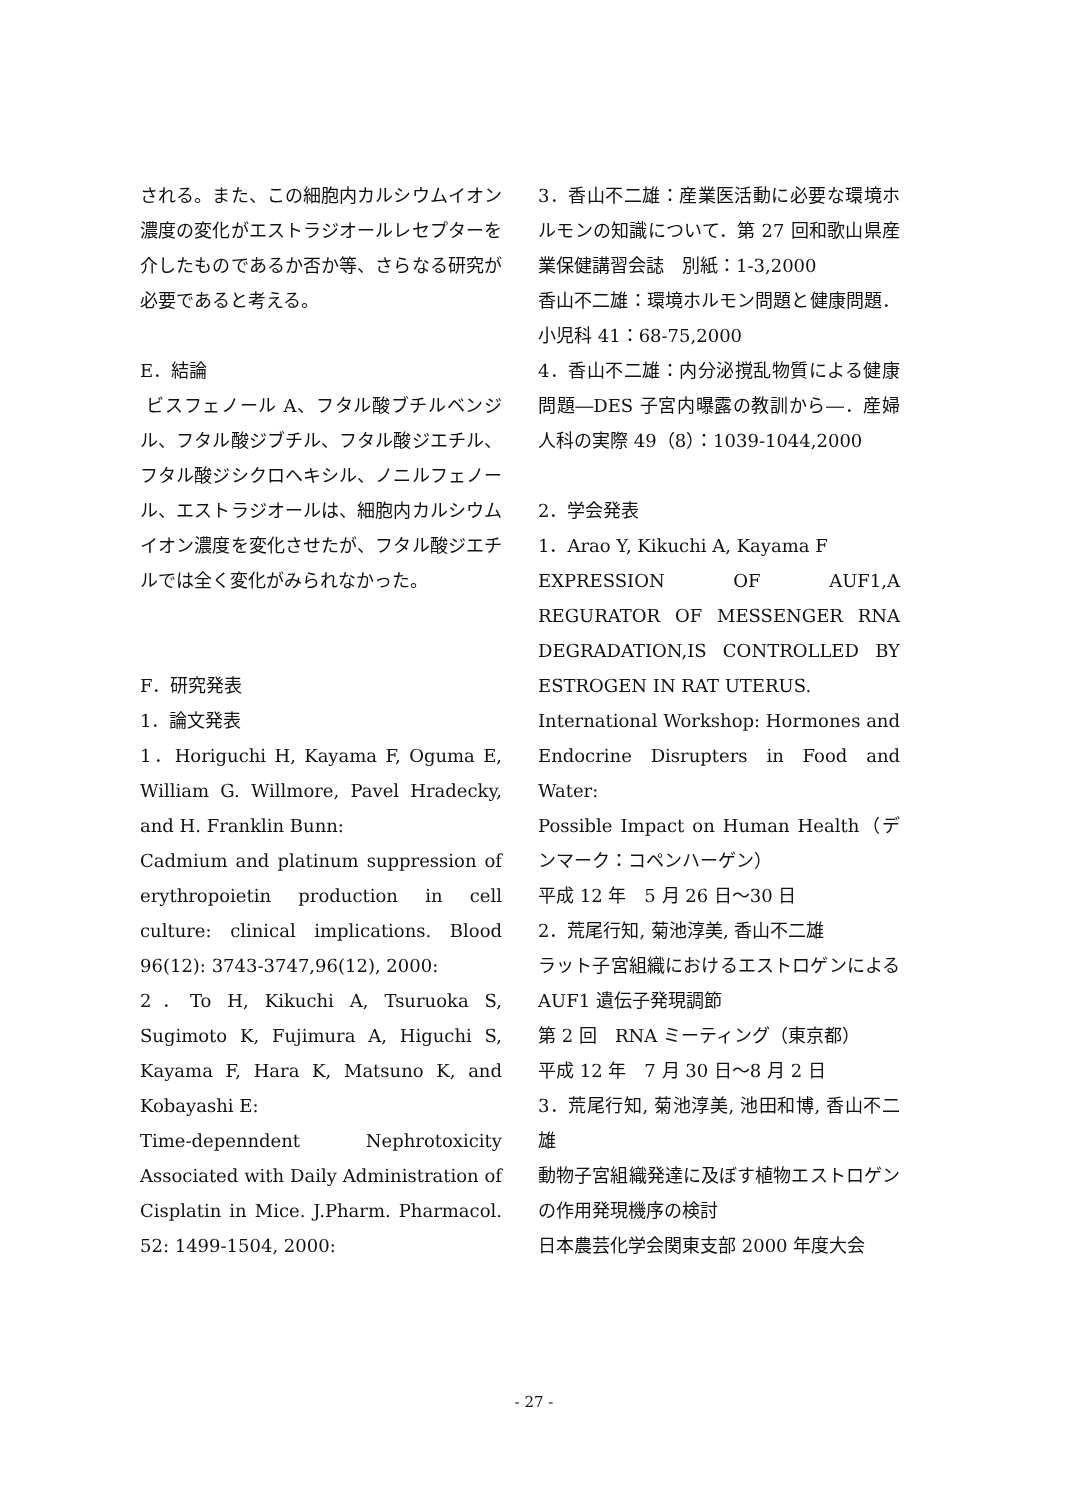される。また、この細胞内カルシウムイオン濃度の変化がエストラジオールレセプターを介したものであるか否か等、さらなる研究が必要であると考える。
E．結論
ビスフェノール A、フタル酸ブチルベンジル、フタル酸ジブチル、フタル酸ジエチル、フタル酸ジシクロヘキシル、ノニルフェノール、エストラジオールは、細胞内カルシウムイオン濃度を変化させたが、フタル酸ジエチルでは全く変化がみられなかった。
F．研究発表
1．論文発表
1．Horiguchi H, Kayama F, Oguma E, William G. Willmore, Pavel Hradecky, and H. Franklin Bunn:
Cadmium and platinum suppression of erythropoietin production in cell culture: clinical implications. Blood 96(12): 3743-3747,96(12), 2000:
2．To H, Kikuchi A, Tsuruoka S, Sugimoto K, Fujimura A, Higuchi S, Kayama F, Hara K, Matsuno K, and Kobayashi E:
Time-depenndent Nephrotoxicity Associated with Daily Administration of Cisplatin in Mice. J.Pharm. Pharmacol. 52: 1499-1504, 2000:
3．香山不二雄：産業医活動に必要な環境ホルモンの知識について．第 27 回和歌山県産業保健講習会誌　別紙：1-3,2000
香山不二雄：環境ホルモン問題と健康問題．小児科 41：68-75,2000
4．香山不二雄：内分泌撹乱物質による健康問題―DES 子宮内曝露の教訓から―．産婦人科の実際 49（8）：1039-1044,2000
2．学会発表
1．Arao Y, Kikuchi A, Kayama F
EXPRESSION OF AUF1,A REGURATOR OF MESSENGER RNA DEGRADATION,IS CONTROLLED BY ESTROGEN IN RAT UTERUS.
International Workshop: Hormones and Endocrine Disrupters in Food and Water:
Possible Impact on Human Health（デンマーク：コペンハーゲン）
平成 12 年　5 月 26 日～30 日
2．荒尾行知, 菊池淳美, 香山不二雄
ラット子宮組織におけるエストロゲンによる AUF1 遺伝子発現調節
第 2 回　RNA ミーティング（東京都）
平成 12 年　7 月 30 日～8 月 2 日
3．荒尾行知, 菊池淳美, 池田和博, 香山不二雄
動物子宮組織発達に及ぼす植物エストロゲンの作用発現機序の検討
日本農芸化学会関東支部 2000 年度大会
- 27 -